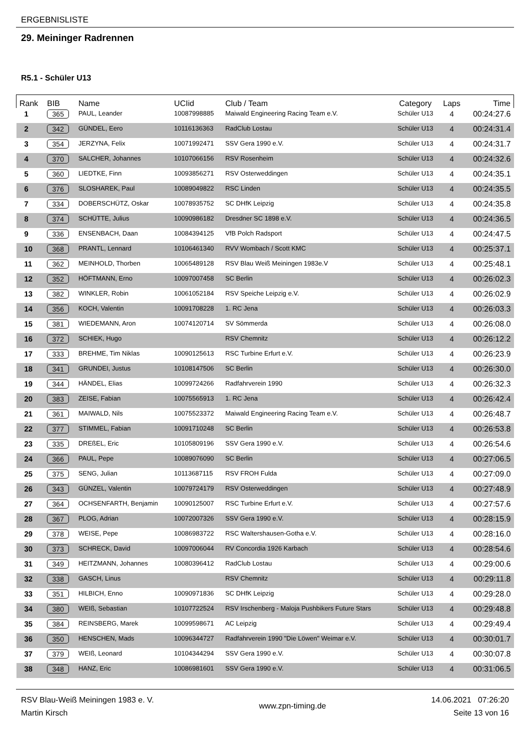ERGEBNISLISTE
29. Meininger Radrennen
R5.1 - Schüler U13
| Rank | BIB | Name | UCIid | Club / Team | Category | Laps | Time |
| --- | --- | --- | --- | --- | --- | --- | --- |
| 1 | 365 | PAUL, Leander | 10087998885 | Maiwald Engineering Racing Team e.V. | Schüler U13 | 4 | 00:24:27.6 |
| 2 | 342 | GÜNDEL, Eero | 10116136363 | RadClub Lostau | Schüler U13 | 4 | 00:24:31.4 |
| 3 | 354 | JERZYNA, Felix | 10071992471 | SSV Gera 1990 e.V. | Schüler U13 | 4 | 00:24:31.7 |
| 4 | 370 | SALCHER, Johannes | 10107066156 | RSV Rosenheim | Schüler U13 | 4 | 00:24:32.6 |
| 5 | 360 | LIEDTKE, Finn | 10093856271 | RSV Osterweddingen | Schüler U13 | 4 | 00:24:35.1 |
| 6 | 376 | SLOSHAREK, Paul | 10089049822 | RSC Linden | Schüler U13 | 4 | 00:24:35.5 |
| 7 | 334 | DOBERSCHÜTZ, Oskar | 10078935752 | SC DHfK Leipzig | Schüler U13 | 4 | 00:24:35.8 |
| 8 | 374 | SCHÜTTE, Julius | 10090986182 | Dresdner SC 1898 e.V. | Schüler U13 | 4 | 00:24:36.5 |
| 9 | 336 | ENSENBACH, Daan | 10084394125 | VfB Polch Radsport | Schüler U13 | 4 | 00:24:47.5 |
| 10 | 368 | PRANTL, Lennard | 10106461340 | RVV Wombach / Scott KMC | Schüler U13 | 4 | 00:25:37.1 |
| 11 | 362 | MEINHOLD, Thorben | 10065489128 | RSV Blau Weiß Meiningen 1983e.V | Schüler U13 | 4 | 00:25:48.1 |
| 12 | 352 | HÖFTMANN, Erno | 10097007458 | SC Berlin | Schüler U13 | 4 | 00:26:02.3 |
| 13 | 382 | WINKLER, Robin | 10061052184 | RSV Speiche Leipzig e.V. | Schüler U13 | 4 | 00:26:02.9 |
| 14 | 356 | KOCH, Valentin | 10091708228 | 1. RC Jena | Schüler U13 | 4 | 00:26:03.3 |
| 15 | 381 | WIEDEMANN, Aron | 10074120714 | SV Sömmerda | Schüler U13 | 4 | 00:26:08.0 |
| 16 | 372 | SCHIEK, Hugo | | RSV Chemnitz | Schüler U13 | 4 | 00:26:12.2 |
| 17 | 333 | BREHME, Tim Niklas | 10090125613 | RSC Turbine Erfurt e.V. | Schüler U13 | 4 | 00:26:23.9 |
| 18 | 341 | GRUNDEI, Justus | 10108147506 | SC Berlin | Schüler U13 | 4 | 00:26:30.0 |
| 19 | 344 | HÄNDEL, Elias | 10099724266 | Radfahrverein 1990 | Schüler U13 | 4 | 00:26:32.3 |
| 20 | 383 | ZEISE, Fabian | 10075565913 | 1. RC Jena | Schüler U13 | 4 | 00:26:42.4 |
| 21 | 361 | MAIWALD, Nils | 10075523372 | Maiwald Engineering Racing Team e.V. | Schüler U13 | 4 | 00:26:48.7 |
| 22 | 377 | STIMMEL, Fabian | 10091710248 | SC Berlin | Schüler U13 | 4 | 00:26:53.8 |
| 23 | 335 | DREßEL, Eric | 10105809196 | SSV Gera 1990 e.V. | Schüler U13 | 4 | 00:26:54.6 |
| 24 | 366 | PAUL, Pepe | 10089076090 | SC Berlin | Schüler U13 | 4 | 00:27:06.5 |
| 25 | 375 | SENG, Julian | 10113687115 | RSV FROH Fulda | Schüler U13 | 4 | 00:27:09.0 |
| 26 | 343 | GÜNZEL, Valentin | 10079724179 | RSV Osterweddingen | Schüler U13 | 4 | 00:27:48.9 |
| 27 | 364 | OCHSENFARTH, Benjamin | 10090125007 | RSC Turbine Erfurt e.V. | Schüler U13 | 4 | 00:27:57.6 |
| 28 | 367 | PLOG, Adrian | 10072007326 | SSV Gera 1990 e.V. | Schüler U13 | 4 | 00:28:15.9 |
| 29 | 378 | WEISE, Pepe | 10086983722 | RSC Waltershausen-Gotha e.V. | Schüler U13 | 4 | 00:28:16.0 |
| 30 | 373 | SCHRECK, David | 10097006044 | RV Concordia 1926 Karbach | Schüler U13 | 4 | 00:28:54.6 |
| 31 | 349 | HEITZMANN, Johannes | 10080396412 | RadClub Lostau | Schüler U13 | 4 | 00:29:00.6 |
| 32 | 338 | GASCH, Linus | | RSV Chemnitz | Schüler U13 | 4 | 00:29:11.8 |
| 33 | 351 | HILBICH, Enno | 10090971836 | SC DHfK Leipzig | Schüler U13 | 4 | 00:29:28.0 |
| 34 | 380 | WEIß, Sebastian | 10107722524 | RSV Irschenberg - Maloja Pushbikers Future Stars | Schüler U13 | 4 | 00:29:48.8 |
| 35 | 384 | REINSBERG, Marek | 10099598671 | AC Leipzig | Schüler U13 | 4 | 00:29:49.4 |
| 36 | 350 | HENSCHEN, Mads | 10096344727 | Radfahrverein 1990 "Die Löwen" Weimar e.V. | Schüler U13 | 4 | 00:30:01.7 |
| 37 | 379 | WEIß, Leonard | 10104344294 | SSV Gera 1990 e.V. | Schüler U13 | 4 | 00:30:07.8 |
| 38 | 348 | HANZ, Eric | 10086981601 | SSV Gera 1990 e.V. | Schüler U13 | 4 | 00:31:06.5 |
RSV Blau-Weiß Meiningen 1983 e. V.
Martin Kirsch
www.zpn-timing.de
14.06.2021 07:26:20
Seite 13 von 16